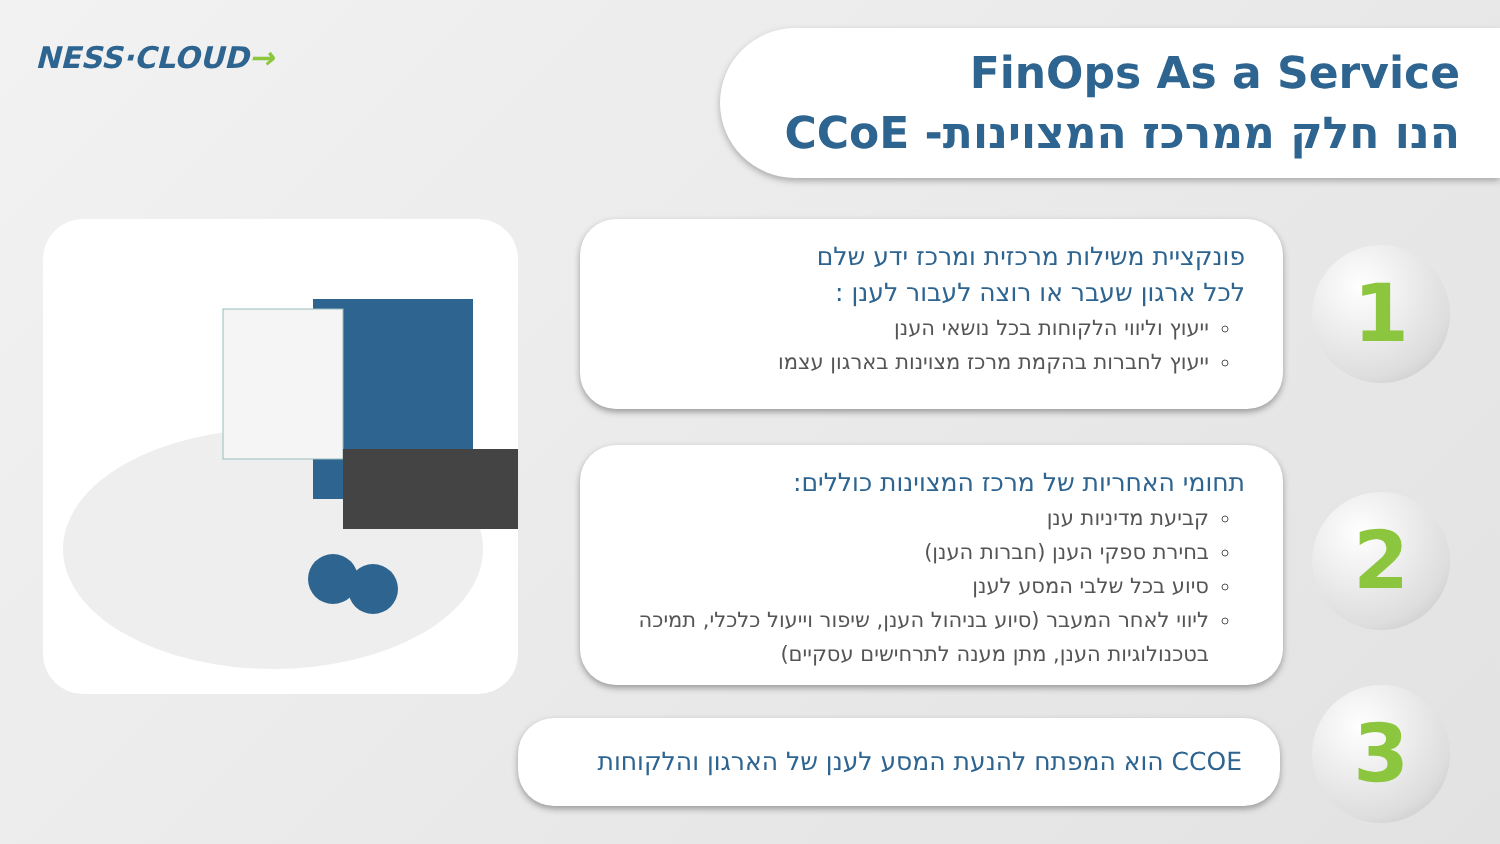NESS·CLOUD→
FinOps As a Service
הנו חלק ממרכז המצוינות- CCoE
פונקציית משילות מרכזית ומרכז ידע שלם
לכל ארגון שעבר או רוצה לעבור לענן :
ייעוץ וליווי הלקוחות בכל נושאי הענן
ייעוץ לחברות בהקמת מרכז מצוינות בארגון עצמו
1
תחומי האחריות של מרכז המצוינות כוללים:
קביעת מדיניות ענן
בחירת ספקי הענן (חברות הענן)
סיוע בכל שלבי המסע לענן
ליווי לאחר המעבר (סיוע בניהול הענן, שיפור וייעול כלכלי, תמיכה בטכנולוגיות הענן, מתן מענה לתרחישים עסקיים)
2
CCOE הוא המפתח להנעת המסע לענן של הארגון והלקוחות 3